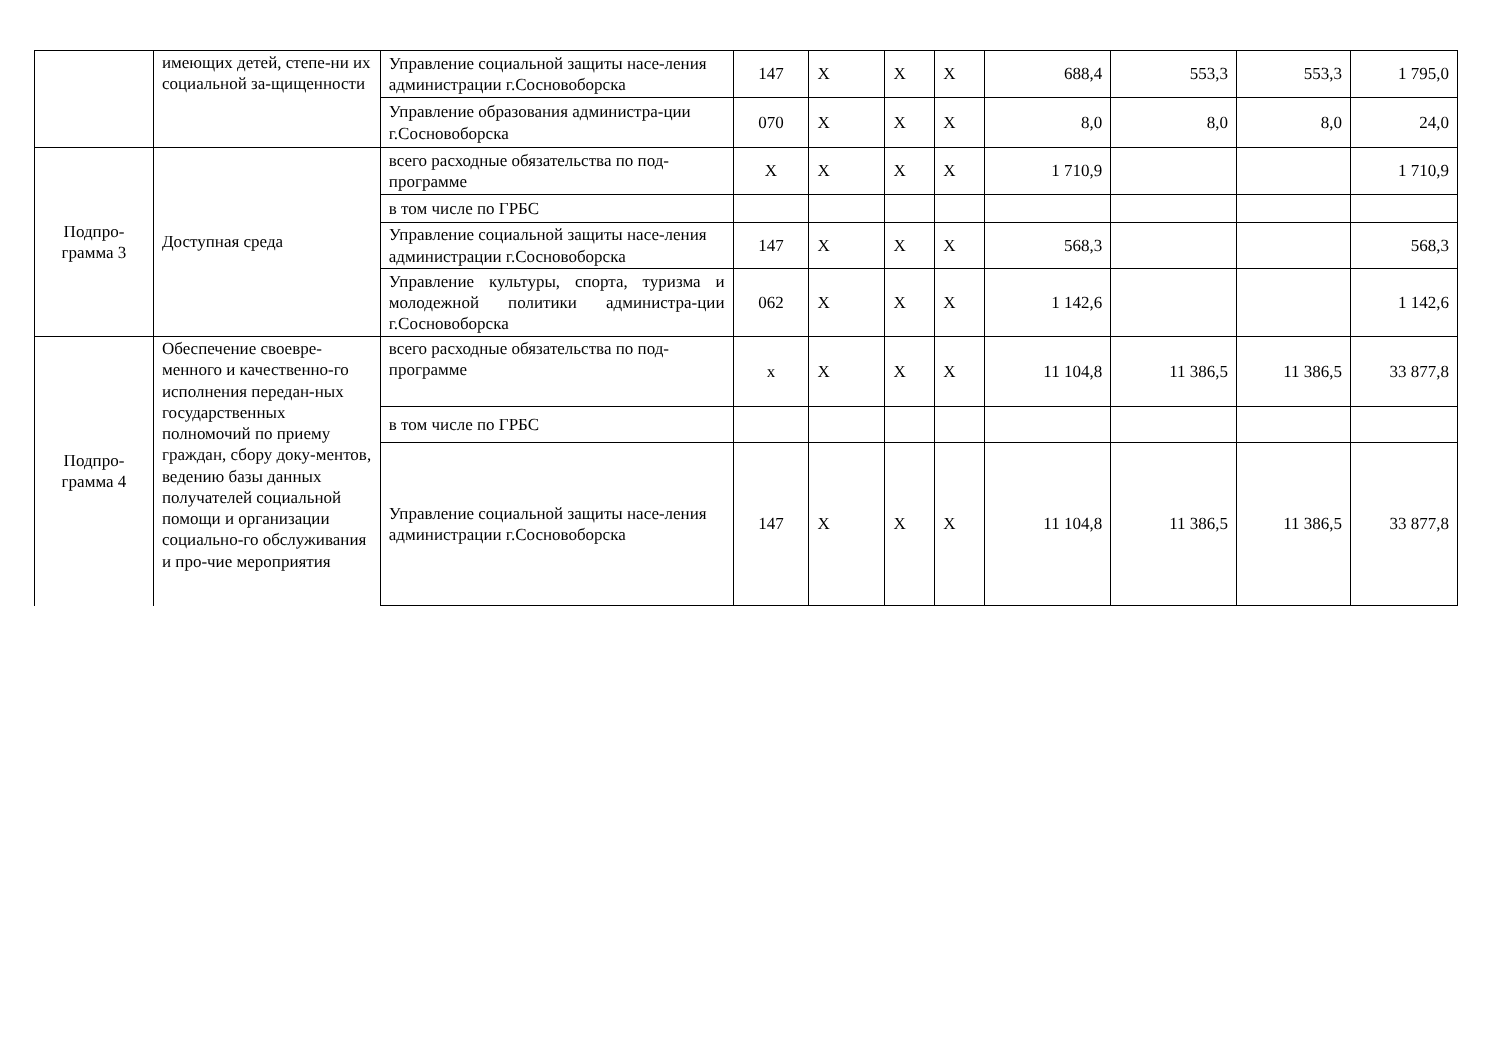| | имеющих детей, степе-ни их социальной за-щищенности | Управление социальной защиты насе-ления администрации г.Сосновоборска | 147 | X | X | X | 688,4 | 553,3 | 553,3 | 1 795,0 |
| | | Управление образования администра-ции г.Сосновоборска | 070 | X | X | X | 8,0 | 8,0 | 8,0 | 24,0 |
| Подпро- грамма 3 | Доступная среда | всего расходные обязательства по под-программе | X | X | X | X | 1 710,9 | | | 1 710,9 |
| | | в том числе по ГРБС | | | | | | | | |
| | | Управление социальной защиты насе-ления администрации г.Сосновоборска | 147 | X | X | X | 568,3 | | | 568,3 |
| | | Управление культуры, спорта, туризма и молодежной политики администра-ции г.Сосновоборска | 062 | X | X | X | 1 142,6 | | | 1 142,6 |
| Подпро- грамма 4 | Обеспечение своевре-менного и качественно-го исполнения передан-ных государственных полномочий по приему граждан, сбору доку-ментов, ведению базы данных получателей социальной помощи и организации социально-го обслуживания и про-чие мероприятия | всего расходные обязательства по под-программе | x | X | X | X | 11 104,8 | 11 386,5 | 11 386,5 | 33 877,8 |
| | | в том числе по ГРБС | | | | | | | | |
| | | Управление социальной защиты насе-ления администрации г.Сосновоборска | 147 | X | X | X | 11 104,8 | 11 386,5 | 11 386,5 | 33 877,8 |